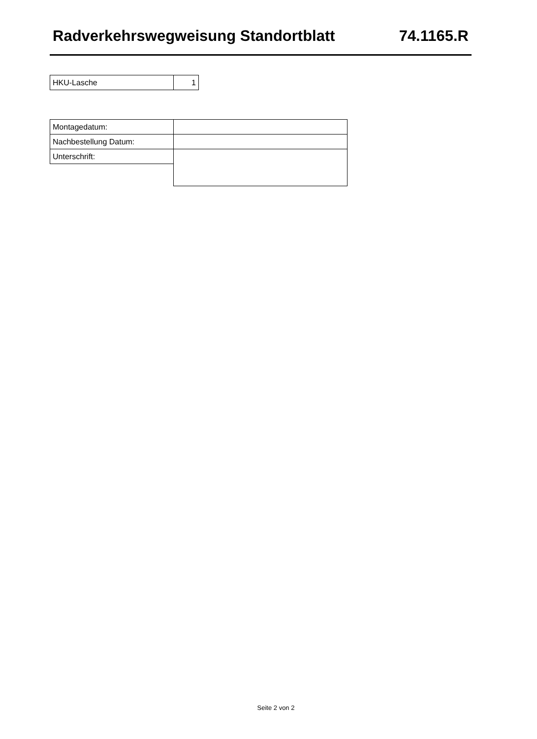Radverkehrswegweisung Standortblatt 74.1165.R
| HKU-Lasche | 1 |
| Montagedatum: | |
| Nachbestellung Datum: | |
| Unterschrift: | |
Seite 2 von 2